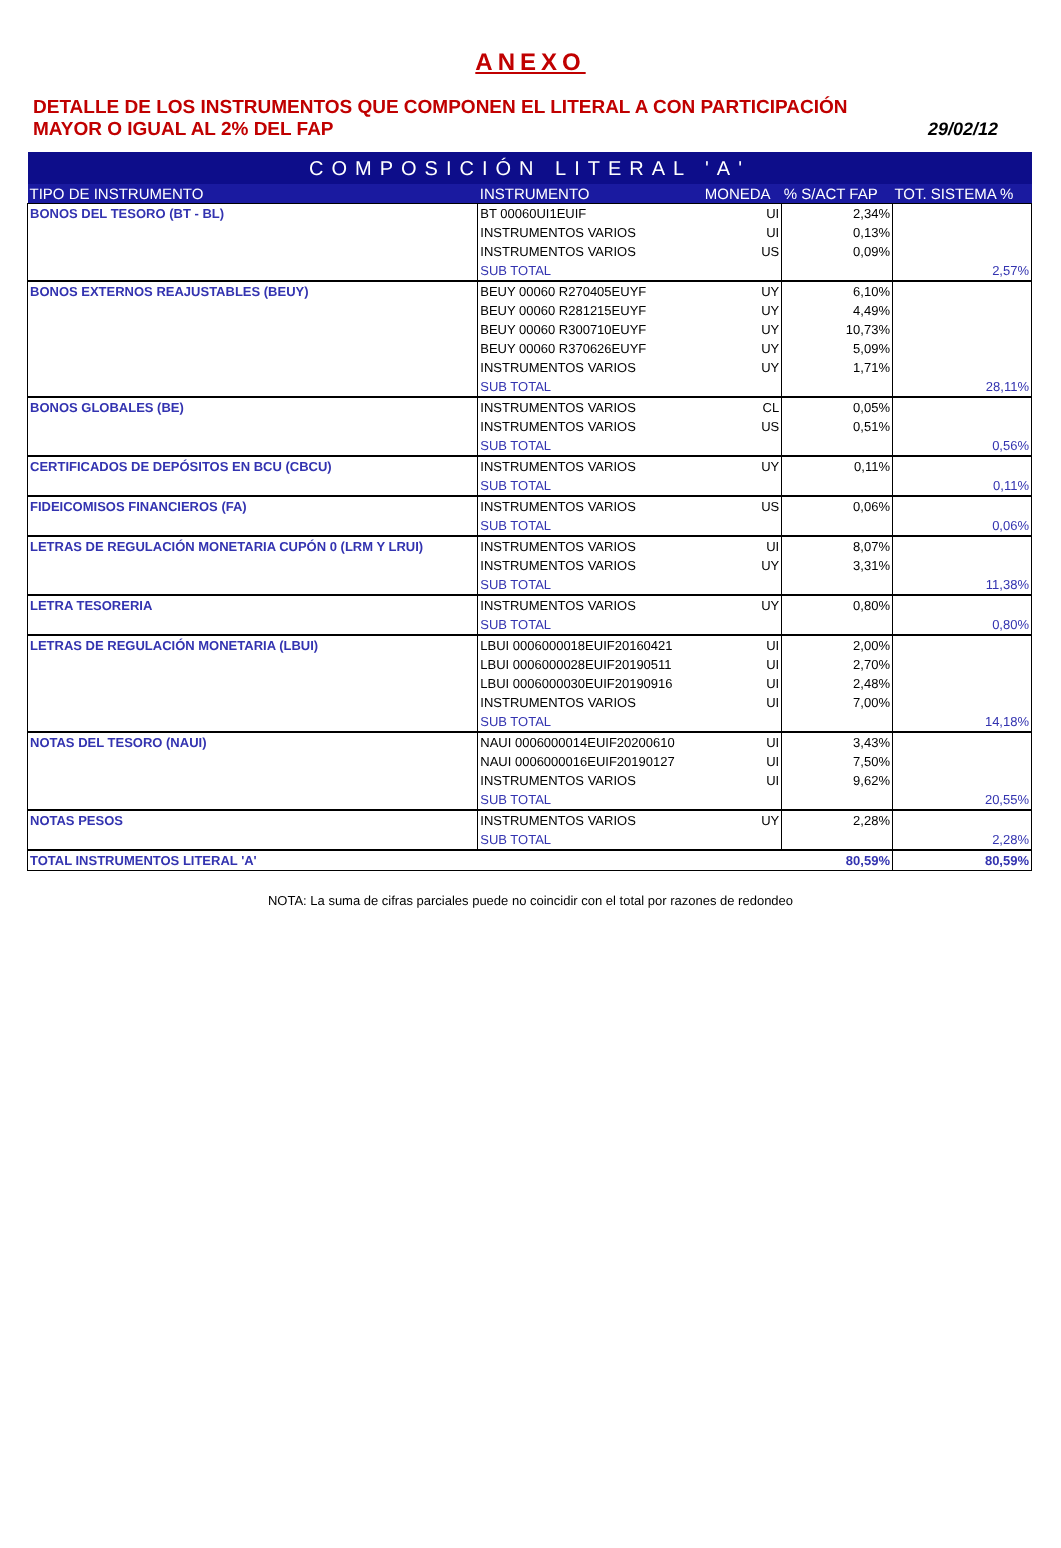ANEXO
DETALLE DE LOS INSTRUMENTOS QUE COMPONEN EL LITERAL A CON PARTICIPACIÓN
MAYOR O IGUAL AL 2% DEL FAP
29/02/12
| COMPOSICIÓN LITERAL 'A' | | | | |
| TIPO DE INSTRUMENTO | INSTRUMENTO | MONEDA | % S/ACT FAP | TOT. SISTEMA % |
| BONOS DEL TESORO (BT - BL) | BT 00060UI1EUIF | UI | 2,34% | |
| | INSTRUMENTOS VARIOS | UI | 0,13% | |
| | INSTRUMENTOS VARIOS | US | 0,09% | |
| | SUB TOTAL | | | 2,57% |
| BONOS EXTERNOS REAJUSTABLES (BEUY) | BEUY 00060 R270405EUYF | UY | 6,10% | |
| | BEUY 00060 R281215EUYF | UY | 4,49% | |
| | BEUY 00060 R300710EUYF | UY | 10,73% | |
| | BEUY 00060 R370626EUYF | UY | 5,09% | |
| | INSTRUMENTOS VARIOS | UY | 1,71% | |
| | SUB TOTAL | | | 28,11% |
| BONOS GLOBALES (BE) | INSTRUMENTOS VARIOS | CL | 0,05% | |
| | INSTRUMENTOS VARIOS | US | 0,51% | |
| | SUB TOTAL | | | 0,56% |
| CERTIFICADOS DE DEPÓSITOS EN BCU (CBCU) | INSTRUMENTOS VARIOS | UY | 0,11% | |
| | SUB TOTAL | | | 0,11% |
| FIDEICOMISOS FINANCIEROS (FA) | INSTRUMENTOS VARIOS | US | 0,06% | |
| | SUB TOTAL | | | 0,06% |
| LETRAS DE REGULACIÓN MONETARIA CUPÓN 0 (LRM Y LRUI) | INSTRUMENTOS VARIOS | UI | 8,07% | |
| | INSTRUMENTOS VARIOS | UY | 3,31% | |
| | SUB TOTAL | | | 11,38% |
| LETRA TESORERIA | INSTRUMENTOS VARIOS | UY | 0,80% | |
| | SUB TOTAL | | | 0,80% |
| LETRAS DE REGULACIÓN MONETARIA (LBUI) | LBUI 0006000018EUIF20160421 | UI | 2,00% | |
| | LBUI 0006000028EUIF20190511 | UI | 2,70% | |
| | LBUI 0006000030EUIF20190916 | UI | 2,48% | |
| | INSTRUMENTOS VARIOS | UI | 7,00% | |
| | SUB TOTAL | | | 14,18% |
| NOTAS DEL TESORO (NAUI) | NAUI 0006000014EUIF20200610 | UI | 3,43% | |
| | NAUI 0006000016EUIF20190127 | UI | 7,50% | |
| | INSTRUMENTOS VARIOS | UI | 9,62% | |
| | SUB TOTAL | | | 20,55% |
| NOTAS PESOS | INSTRUMENTOS VARIOS | UY | 2,28% | |
| | SUB TOTAL | | | 2,28% |
| TOTAL INSTRUMENTOS LITERAL 'A' | | | 80,59% | 80,59% |
NOTA: La suma de cifras parciales puede no coincidir con el total por razones de redondeo